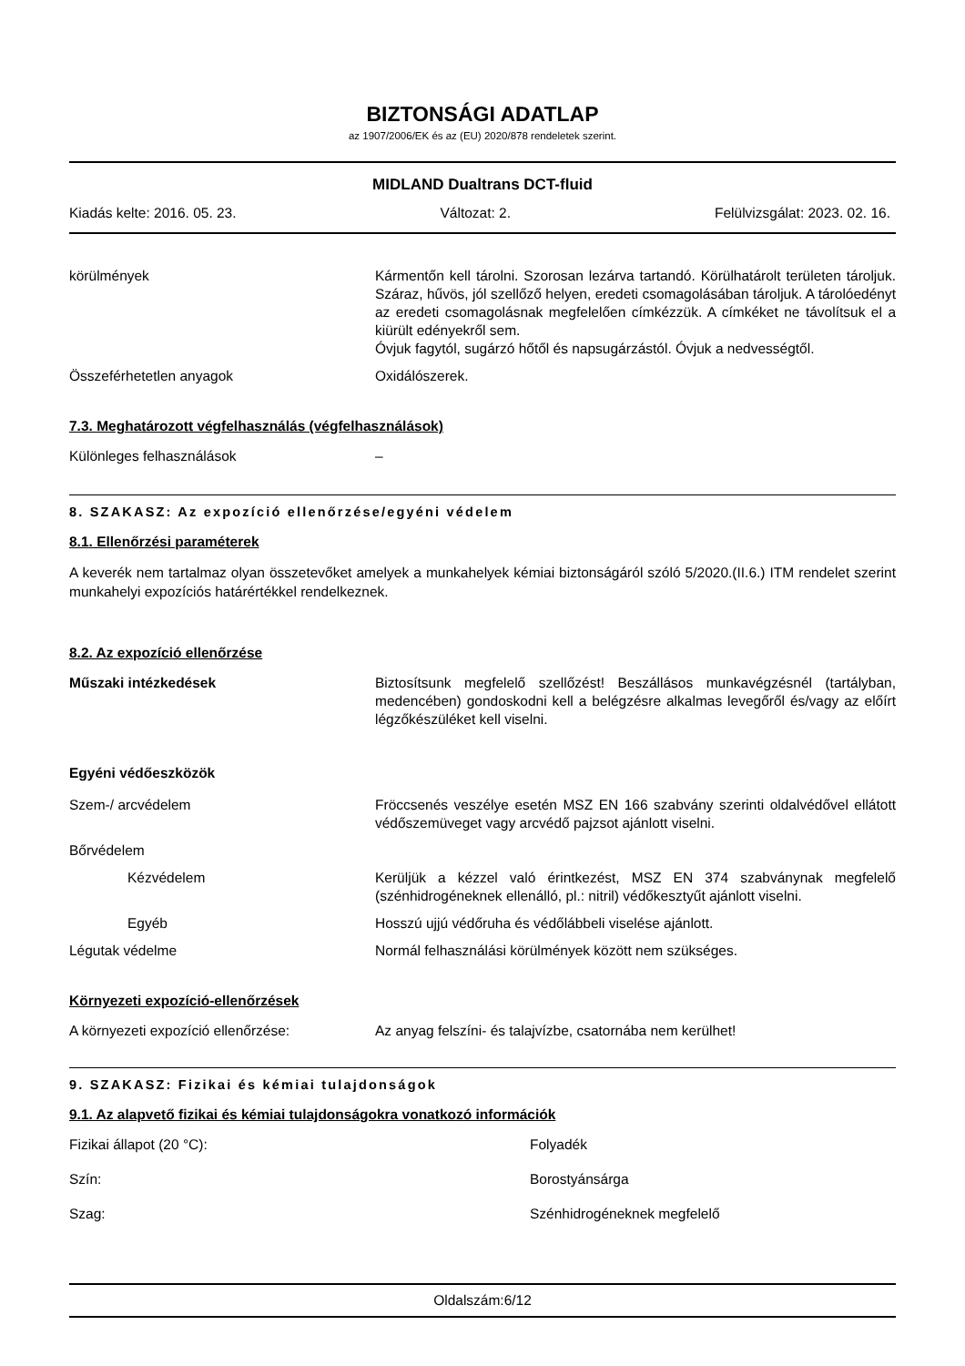BIZTONSÁGI ADATLAP
az 1907/2006/EK és az (EU) 2020/878 rendeletek szerint.
MIDLAND Dualtrans DCT-fluid
Kiadás kelte: 2016. 05. 23. Változat: 2. Felülvizsgálat: 2023. 02. 16.
körülmények Kármentőn kell tárolni. Szorosan lezárva tartandó. Körülhatárolt területen tároljuk. Száraz, hűvös, jól szellőző helyen, eredeti csomagolásában tároljuk. A tárolóedényt az eredeti csomagolásnak megfelelően címkézzük. A címkéket ne távolítsuk el a kiürült edényekről sem.
Óvjuk fagytól, sugárzó hőtől és napsugárzástól. Óvjuk a nedvességtől.
Összeférhetetlen anyagok Oxidálószerek.
7.3. Meghatározott végfelhasználás (végfelhasználások)
Különleges felhasználások –
8. SZAKASZ: Az expozíció ellenőrzése/egyéni védelem
8.1. Ellenőrzési paraméterek
A keverék nem tartalmaz olyan összetevőket amelyek a munkahelyek kémiai biztonságáról szóló 5/2020.(II.6.) ITM rendelet szerint munkahelyi expozíciós határértékkel rendelkeznek.
8.2. Az expozíció ellenőrzése
Műszaki intézkedések Biztosítsunk megfelelő szellőzést! Beszállásos munkavégzésnél (tartályban, medencében) gondoskodni kell a belégzésre alkalmas levegőről és/vagy az előírt légzőkészüléket kell viselni.
Egyéni védőeszközök
Szem-/ arcvédelem Fröccsenés veszélye esetén MSZ EN 166 szabvány szerinti oldalvédővel ellátott védőszemüveget vagy arcvédő pajzsot ajánlott viselni.
Bőrvédelem
Kézvédelem Kerüljük a kézzel való érintkezést, MSZ EN 374 szabványnak megfelelő (szénhidrogéneknek ellenálló, pl.: nitril) védőkesztyűt ajánlott viselni.
Egyéb Hosszú ujjú védőruha és védőlábbeli viselése ajánlott.
Légutak védelme Normál felhasználási körülmények között nem szükséges.
Környezeti expozíció-ellenőrzések
A környezeti expozíció ellenőrzése: Az anyag felszíni- és talajvízbe, csatornába nem kerülhet!
9. SZAKASZ: Fizikai és kémiai tulajdonságok
9.1. Az alapvető fizikai és kémiai tulajdonságokra vonatkozó információk
Fizikai állapot (20 °C): Folyadék
Szín: Borostyánsárga
Szag: Szénhidrogéneknek megfelelő
Oldalszám:6/12